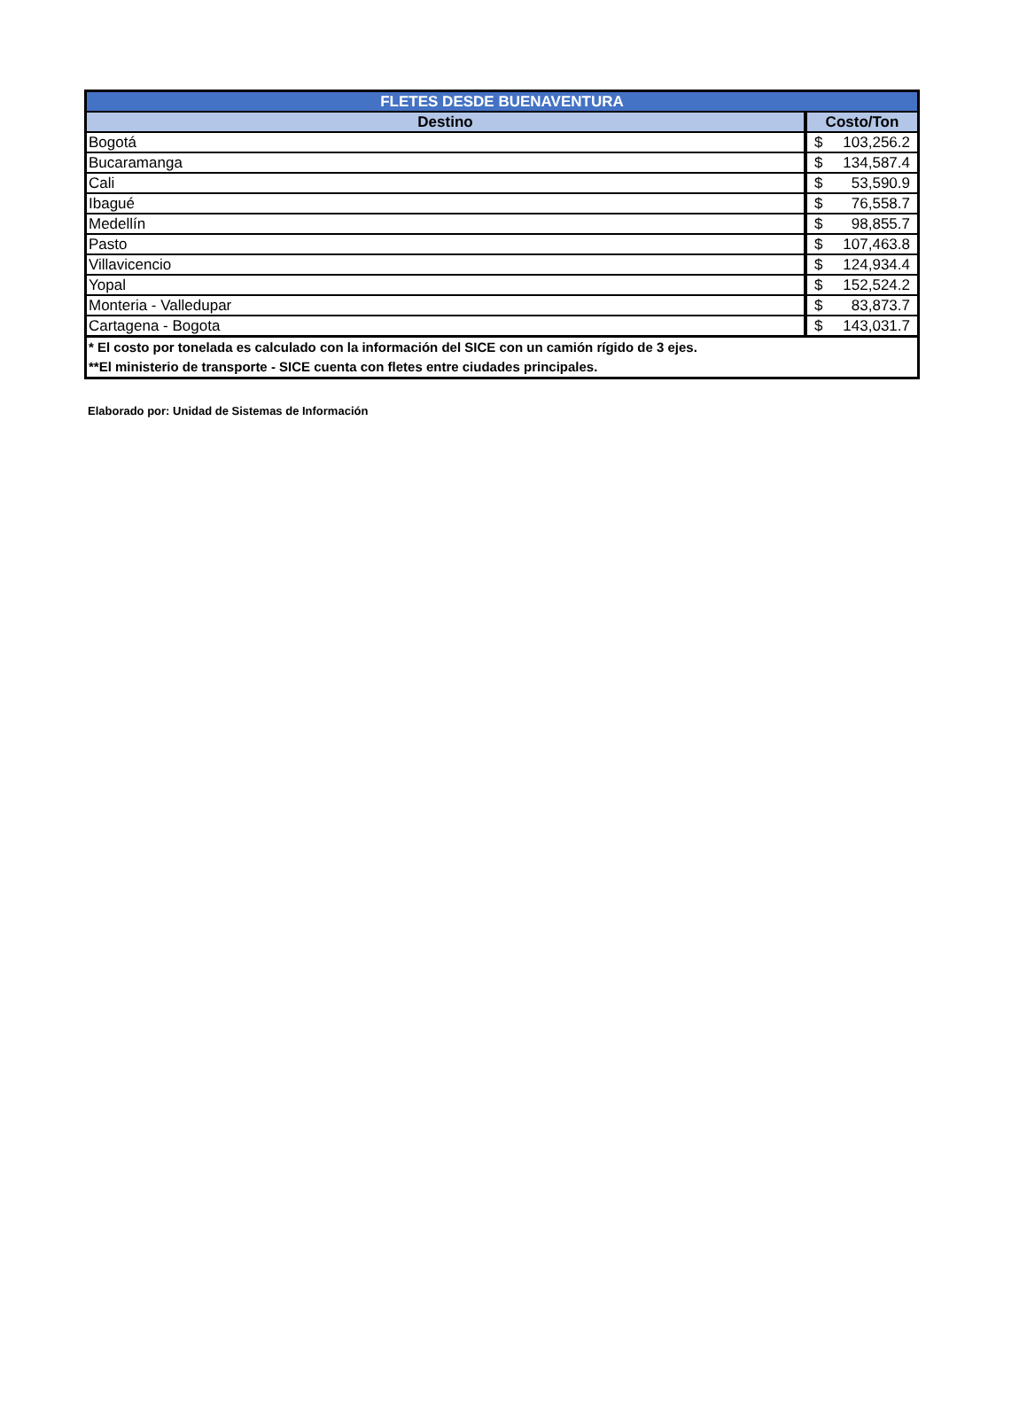| FLETES DESDE BUENAVENTURA | |
| --- | --- |
| Destino | Costo/Ton |
| Bogotá | $ 103,256.2 |
| Bucaramanga | $ 134,587.4 |
| Cali | $ 53,590.9 |
| Ibagué | $ 76,558.7 |
| Medellín | $ 98,855.7 |
| Pasto | $ 107,463.8 |
| Villavicencio | $ 124,934.4 |
| Yopal | $ 152,524.2 |
| Monteria - Valledupar | $ 83,873.7 |
| Cartagena - Bogota | $ 143,031.7 |
| * El costo por tonelada es calculado con la información del SICE con un camión rígido de 3 ejes. **El ministerio de transporte - SICE cuenta con fletes entre ciudades principales. | |
Elaborado por: Unidad de Sistemas de Información